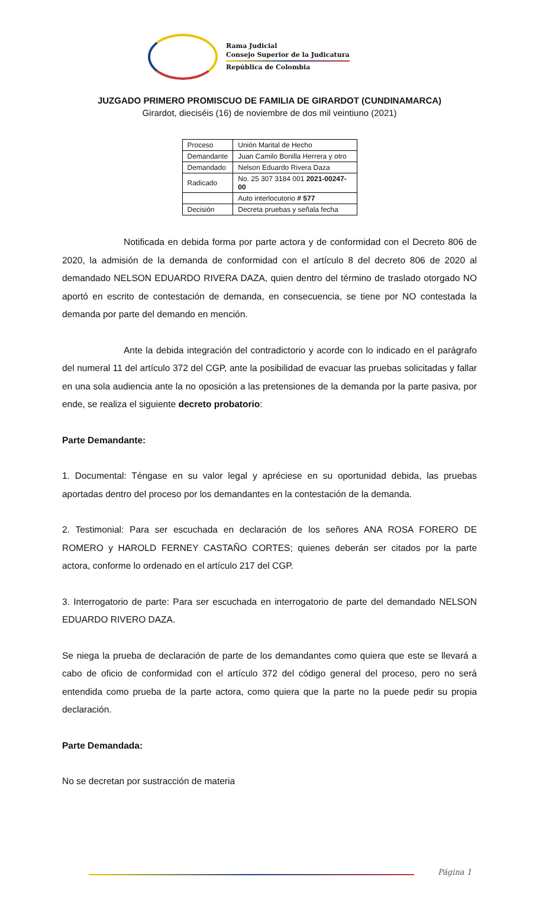Rama Judicial
Consejo Superior de la Judicatura
República de Colombia
JUZGADO PRIMERO PROMISCUO DE FAMILIA DE GIRARDOT (CUNDINAMARCA)
Girardot, dieciséis (16) de noviembre de dos mil veintiuno (2021)
| Proceso | Unión Marital de Hecho |
| Demandante | Juan Camilo Bonilla Herrera y otro |
| Demandado | Nelson Eduardo Rivera Daza |
| Radicado | No. 25 307 3184 001 2021-00247-00 |
| | Auto interlocutorio # 577 |
| Decisión | Decreta pruebas y señala fecha |
Notificada en debida forma por parte actora y de conformidad con el Decreto 806 de 2020, la admisión de la demanda de conformidad con el artículo 8 del decreto 806 de 2020 al demandado NELSON EDUARDO RIVERA DAZA, quien dentro del término de traslado otorgado NO aportó en escrito de contestación de demanda, en consecuencia, se tiene por NO contestada la demanda por parte del demando en mención.
Ante la debida integración del contradictorio y acorde con lo indicado en el parágrafo del numeral 11 del artículo 372 del CGP, ante la posibilidad de evacuar las pruebas solicitadas y fallar en una sola audiencia ante la no oposición a las pretensiones de la demanda por la parte pasiva, por ende, se realiza el siguiente decreto probatorio:
Parte Demandante:
1. Documental: Téngase en su valor legal y apréciese en su oportunidad debida, las pruebas aportadas dentro del proceso por los demandantes en la contestación de la demanda.
2. Testimonial: Para ser escuchada en declaración de los señores ANA ROSA FORERO DE ROMERO y HAROLD FERNEY CASTAÑO CORTES; quienes deberán ser citados por la parte actora, conforme lo ordenado en el artículo 217 del CGP.
3. Interrogatorio de parte: Para ser escuchada en interrogatorio de parte del demandado NELSON EDUARDO RIVERO DAZA.
Se niega la prueba de declaración de parte de los demandantes como quiera que este se llevará a cabo de oficio de conformidad con el artículo 372 del código general del proceso, pero no será entendida como prueba de la parte actora, como quiera que la parte no la puede pedir su propia declaración.
Parte Demandada:
No se decretan por sustracción de materia
Página 1